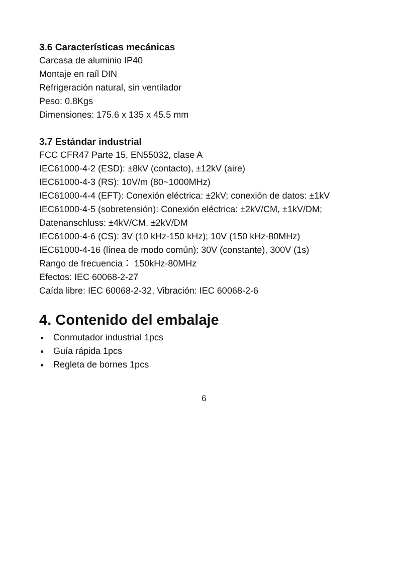3.6 Características mecánicas
Carcasa de aluminio IP40
Montaje en raíl DIN
Refrigeración natural, sin ventilador
Peso: 0.8Kgs
Dimensiones: 175.6 x 135 x 45.5 mm
3.7 Estándar industrial
FCC CFR47 Parte 15, EN55032, clase A
IEC61000-4-2 (ESD): ±8kV (contacto), ±12kV (aire)
IEC61000-4-3 (RS): 10V/m (80~1000MHz)
IEC61000-4-4 (EFT): Conexión eléctrica: ±2kV; conexión de datos: ±1kV
IEC61000-4-5 (sobretensión): Conexión eléctrica: ±2kV/CM, ±1kV/DM;
Datenanschluss: ±4kV/CM, ±2kV/DM
IEC61000-4-6 (CS): 3V (10 kHz-150 kHz); 10V (150 kHz-80MHz)
IEC61000-4-16 (línea de modo común): 30V (constante), 300V (1s)
Rango de frecuencia： 150kHz-80MHz
Efectos: IEC 60068-2-27
Caída libre: IEC 60068-2-32, Vibración: IEC 60068-2-6
4. Contenido del embalaje
Conmutador industrial 1pcs
Guía rápida 1pcs
Regleta de bornes 1pcs
6